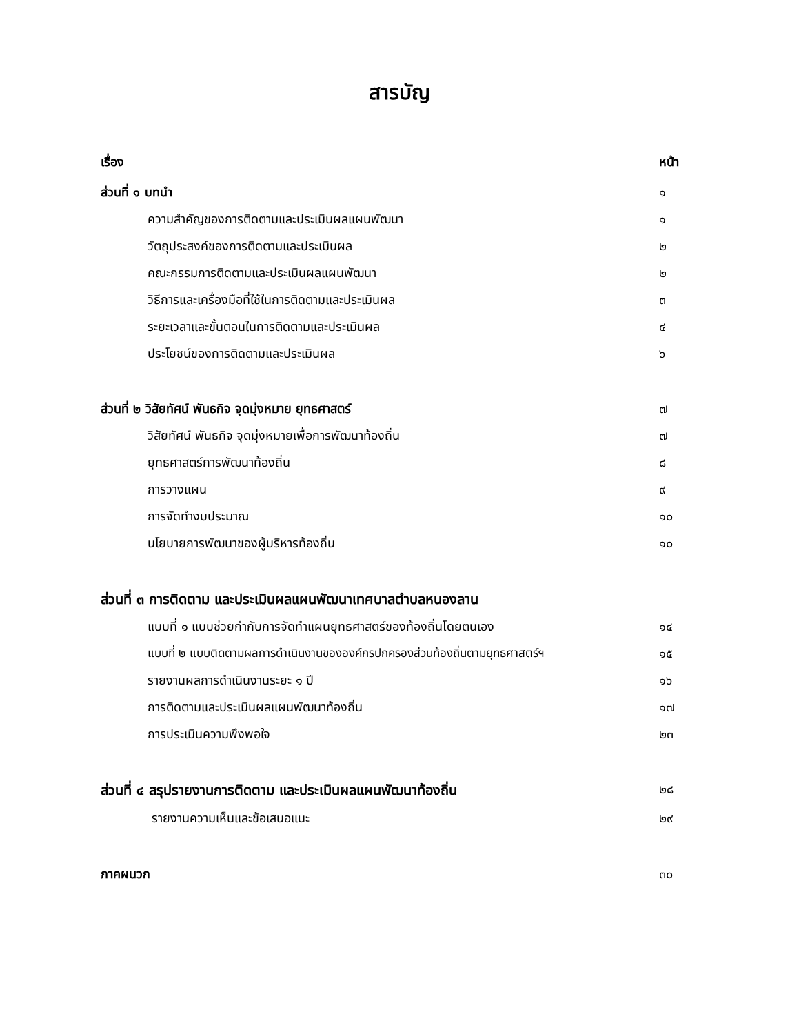สารบัญ
เรื่อง หน้า
ส่วนที่ ๑ บทนำ ๑
ความสำคัญของการติดตามและประเมินผลแผนพัฒนา ๑
วัตถุประสงค์ของการติดตามและประเมินผล ๒
คณะกรรมการติดตามและประเมินผลแผนพัฒนา ๒
วิธีการและเครื่องมือที่ใช้ในการติดตามและประเมินผล ๓
ระยะเวลาและขั้นตอนในการติดตามและประเมินผล ๔
ประโยชน์ของการติดตามและประเมินผล ๖
ส่วนที่ ๒ วิสัยทัศน์ พันธกิจ จุดมุ่งหมาย ยุทธศาสตร์ ๗
วิสัยทัศน์ พันธกิจ จุดมุ่งหมายเพื่อการพัฒนาท้องถิ่น ๗
ยุทธศาสตร์การพัฒนาท้องถิ่น ๘
การวางแผน ๙
การจัดทำงบประมาณ ๑๐
นโยบายการพัฒนาของผู้บริหารท้องถิ่น ๑๐
ส่วนที่ ๓ การติดตาม และประเมินผลแผนพัฒนาเทศบาลตำบลหนองลาน
แบบที่ ๑ แบบช่วยกำกับการจัดทำแผนยุทธศาสตร์ของท้องถิ่นโดยตนเอง ๑๔
แบบที่ ๒ แบบติดตามผลการดำเนินงานขององค์กรปกครองส่วนท้องถิ่นตามยุทธศาสตร์ฯ ๑๕
รายงานผลการดำเนินงานระยะ ๑ ปี ๑๖
การติดตามและประเมินผลแผนพัฒนาท้องถิ่น ๑๗
การประเมินความพึงพอใจ ๒๓
ส่วนที่ ๔ สรุปรายงานการติดตาม และประเมินผลแผนพัฒนาท้องถิ่น ๒๘
รายงานความเห็นและข้อเสนอแนะ ๒๙
ภาคผนวก ๓๐